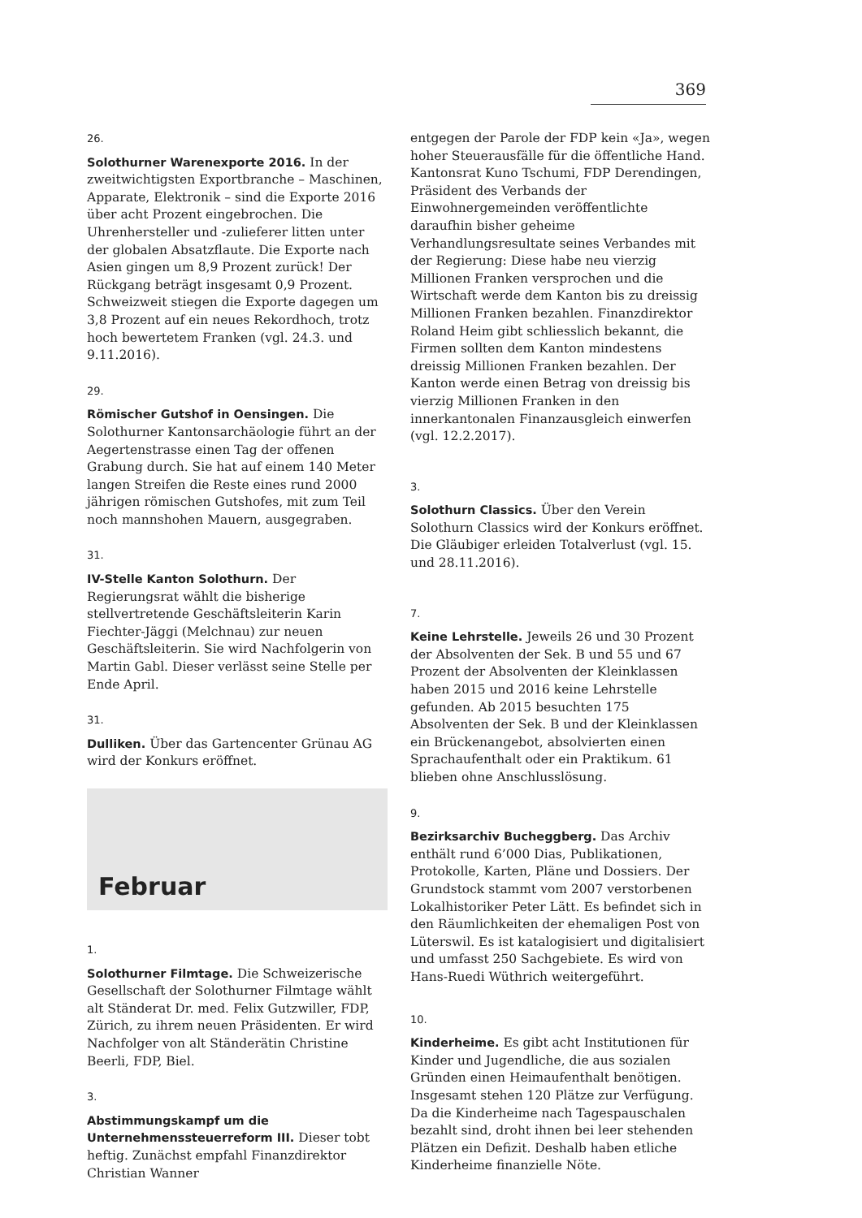369
26.
Solothurner Warenexporte 2016. In der zweitwichtigsten Exportbranche – Maschinen, Apparate, Elektronik – sind die Exporte 2016 über acht Prozent eingebrochen. Die Uhrenhersteller und -zulieferer litten unter der globalen Absatzflaute. Die Exporte nach Asien gingen um 8,9 Prozent zurück! Der Rückgang beträgt insgesamt 0,9 Prozent. Schweizweit stiegen die Exporte dagegen um 3,8 Prozent auf ein neues Rekordhoch, trotz hoch bewertetem Franken (vgl. 24.3. und 9.11.2016).
29.
Römischer Gutshof in Oensingen. Die Solothurner Kantonsarchäologie führt an der Aegertenstrasse einen Tag der offenen Grabung durch. Sie hat auf einem 140 Meter langen Streifen die Reste eines rund 2000 jährigen römischen Gutshofes, mit zum Teil noch mannshohen Mauern, ausgegraben.
31.
IV-Stelle Kanton Solothurn. Der Regierungsrat wählt die bisherige stellvertretende Geschäftsleiterin Karin Fiechter-Jäggi (Melchnau) zur neuen Geschäftsleiterin. Sie wird Nachfolgerin von Martin Gabl. Dieser verlässt seine Stelle per Ende April.
31.
Dulliken. Über das Gartencenter Grünau AG wird der Konkurs eröffnet.
Februar
1.
Solothurner Filmtage. Die Schweizerische Gesellschaft der Solothurner Filmtage wählt alt Ständerat Dr. med. Felix Gutzwiller, FDP, Zürich, zu ihrem neuen Präsidenten. Er wird Nachfolger von alt Ständerätin Christine Beerli, FDP, Biel.
3.
Abstimmungskampf um die Unternehmenssteuerreform III. Dieser tobt heftig. Zunächst empfahl Finanzdirektor Christian Wanner
entgegen der Parole der FDP kein «Ja», wegen hoher Steuerausfälle für die öffentliche Hand. Kantonsrat Kuno Tschumi, FDP Derendingen, Präsident des Verbands der Einwohnergemeinden veröffentlichte daraufhin bisher geheime Verhandlungsresultate seines Verbandes mit der Regierung: Diese habe neu vierzig Millionen Franken versprochen und die Wirtschaft werde dem Kanton bis zu dreissig Millionen Franken bezahlen. Finanzdirektor Roland Heim gibt schliesslich bekannt, die Firmen sollten dem Kanton mindestens dreissig Millionen Franken bezahlen. Der Kanton werde einen Betrag von dreissig bis vierzig Millionen Franken in den innerkantonalen Finanzausgleich einwerfen (vgl. 12.2.2017).
3.
Solothurn Classics. Über den Verein Solothurn Classics wird der Konkurs eröffnet. Die Gläubiger erleiden Totalverlust (vgl. 15. und 28.11.2016).
7.
Keine Lehrstelle. Jeweils 26 und 30 Prozent der Absolventen der Sek. B und 55 und 67 Prozent der Absolventen der Kleinklassen haben 2015 und 2016 keine Lehrstelle gefunden. Ab 2015 besuchten 175 Absolventen der Sek. B und der Kleinklassen ein Brückenangebot, absolvierten einen Sprachaufenthalt oder ein Praktikum. 61 blieben ohne Anschlusslösung.
9.
Bezirksarchiv Bucheggberg. Das Archiv enthält rund 6’000 Dias, Publikationen, Protokolle, Karten, Pläne und Dossiers. Der Grundstock stammt vom 2007 verstorbenen Lokalhistoriker Peter Lätt. Es befindet sich in den Räumlichkeiten der ehemaligen Post von Lüterswil. Es ist katalogisiert und digitalisiert und umfasst 250 Sachgebiete. Es wird von Hans-Ruedi Wüthrich weitergeführt.
10.
Kinderheime. Es gibt acht Institutionen für Kinder und Jugendliche, die aus sozialen Gründen einen Heimaufenthalt benötigen. Insgesamt stehen 120 Plätze zur Verfügung. Da die Kinderheime nach Tagespauschalen bezahlt sind, droht ihnen bei leer stehenden Plätzen ein Defizit. Deshalb haben etliche Kinderheime finanzielle Nöte.